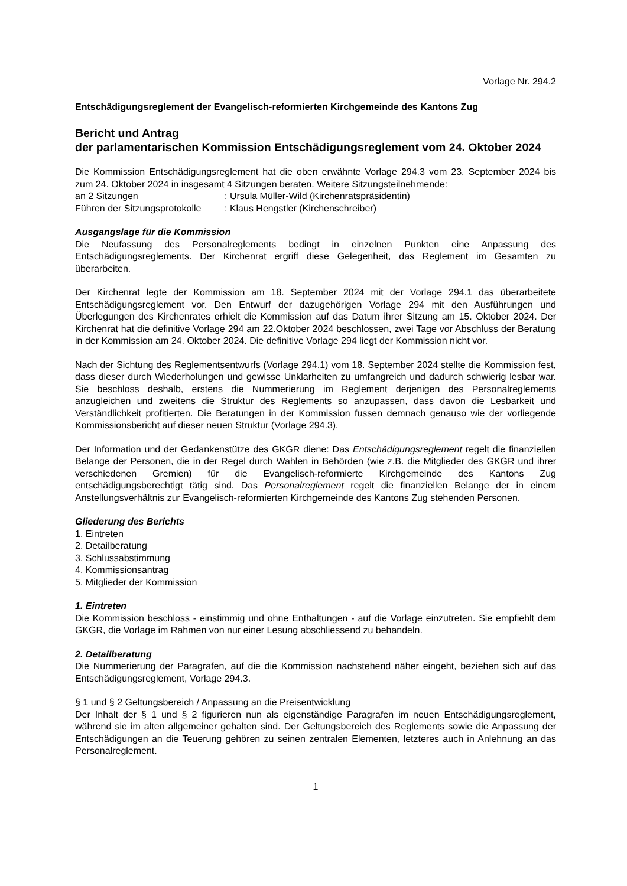Vorlage Nr. 294.2
Entschädigungsreglement der Evangelisch-reformierten Kirchgemeinde des Kantons Zug
Bericht und Antrag
der parlamentarischen Kommission Entschädigungsreglement vom 24. Oktober 2024
Die Kommission Entschädigungsreglement hat die oben erwähnte Vorlage 294.3 vom 23. September 2024 bis zum 24. Oktober 2024 in insgesamt 4 Sitzungen beraten. Weitere Sitzungsteilnehmende:
an 2 Sitzungen : Ursula Müller-Wild (Kirchenratspräsidentin)
Führen der Sitzungsprotokolle : Klaus Hengstler (Kirchenschreiber)
Ausgangslage für die Kommission
Die Neufassung des Personalreglements bedingt in einzelnen Punkten eine Anpassung des Entschädigungsreglements. Der Kirchenrat ergriff diese Gelegenheit, das Reglement im Gesamten zu überarbeiten.
Der Kirchenrat legte der Kommission am 18. September 2024 mit der Vorlage 294.1 das überarbeitete Entschädigungsreglement vor. Den Entwurf der dazugehörigen Vorlage 294 mit den Ausführungen und Überlegungen des Kirchenrates erhielt die Kommission auf das Datum ihrer Sitzung am 15. Oktober 2024. Der Kirchenrat hat die definitive Vorlage 294 am 22.Oktober 2024 beschlossen, zwei Tage vor Abschluss der Beratung in der Kommission am 24. Oktober 2024. Die definitive Vorlage 294 liegt der Kommission nicht vor.
Nach der Sichtung des Reglementsentwurfs (Vorlage 294.1) vom 18. September 2024 stellte die Kommission fest, dass dieser durch Wiederholungen und gewisse Unklarheiten zu umfangreich und dadurch schwierig lesbar war. Sie beschloss deshalb, erstens die Nummerierung im Reglement derjenigen des Personalreglements anzugleichen und zweitens die Struktur des Reglements so anzupassen, dass davon die Lesbarkeit und Verständlichkeit profitierten. Die Beratungen in der Kommission fussen demnach genauso wie der vorliegende Kommissionsbericht auf dieser neuen Struktur (Vorlage 294.3).
Der Information und der Gedankenstütze des GKGR diene: Das Entschädigungsreglement regelt die finanziellen Belange der Personen, die in der Regel durch Wahlen in Behörden (wie z.B. die Mitglieder des GKGR und ihrer verschiedenen Gremien) für die Evangelisch-reformierte Kirchgemeinde des Kantons Zug entschädigungsberechtigt tätig sind. Das Personalreglement regelt die finanziellen Belange der in einem Anstellungsverhältnis zur Evangelisch-reformierten Kirchgemeinde des Kantons Zug stehenden Personen.
Gliederung des Berichts
1. Eintreten
2. Detailberatung
3. Schlussabstimmung
4. Kommissionsantrag
5. Mitglieder der Kommission
1. Eintreten
Die Kommission beschloss - einstimmig und ohne Enthaltungen - auf die Vorlage einzutreten. Sie empfiehlt dem GKGR, die Vorlage im Rahmen von nur einer Lesung abschliessend zu behandeln.
2. Detailberatung
Die Nummerierung der Paragrafen, auf die die Kommission nachstehend näher eingeht, beziehen sich auf das Entschädigungsreglement, Vorlage 294.3.
§ 1 und § 2 Geltungsbereich / Anpassung an die Preisentwicklung
Der Inhalt der § 1 und § 2 figurieren nun als eigenständige Paragrafen im neuen Entschädigungsreglement, während sie im alten allgemeiner gehalten sind. Der Geltungsbereich des Reglements sowie die Anpassung der Entschädigungen an die Teuerung gehören zu seinen zentralen Elementen, letzteres auch in Anlehnung an das Personalreglement.
1